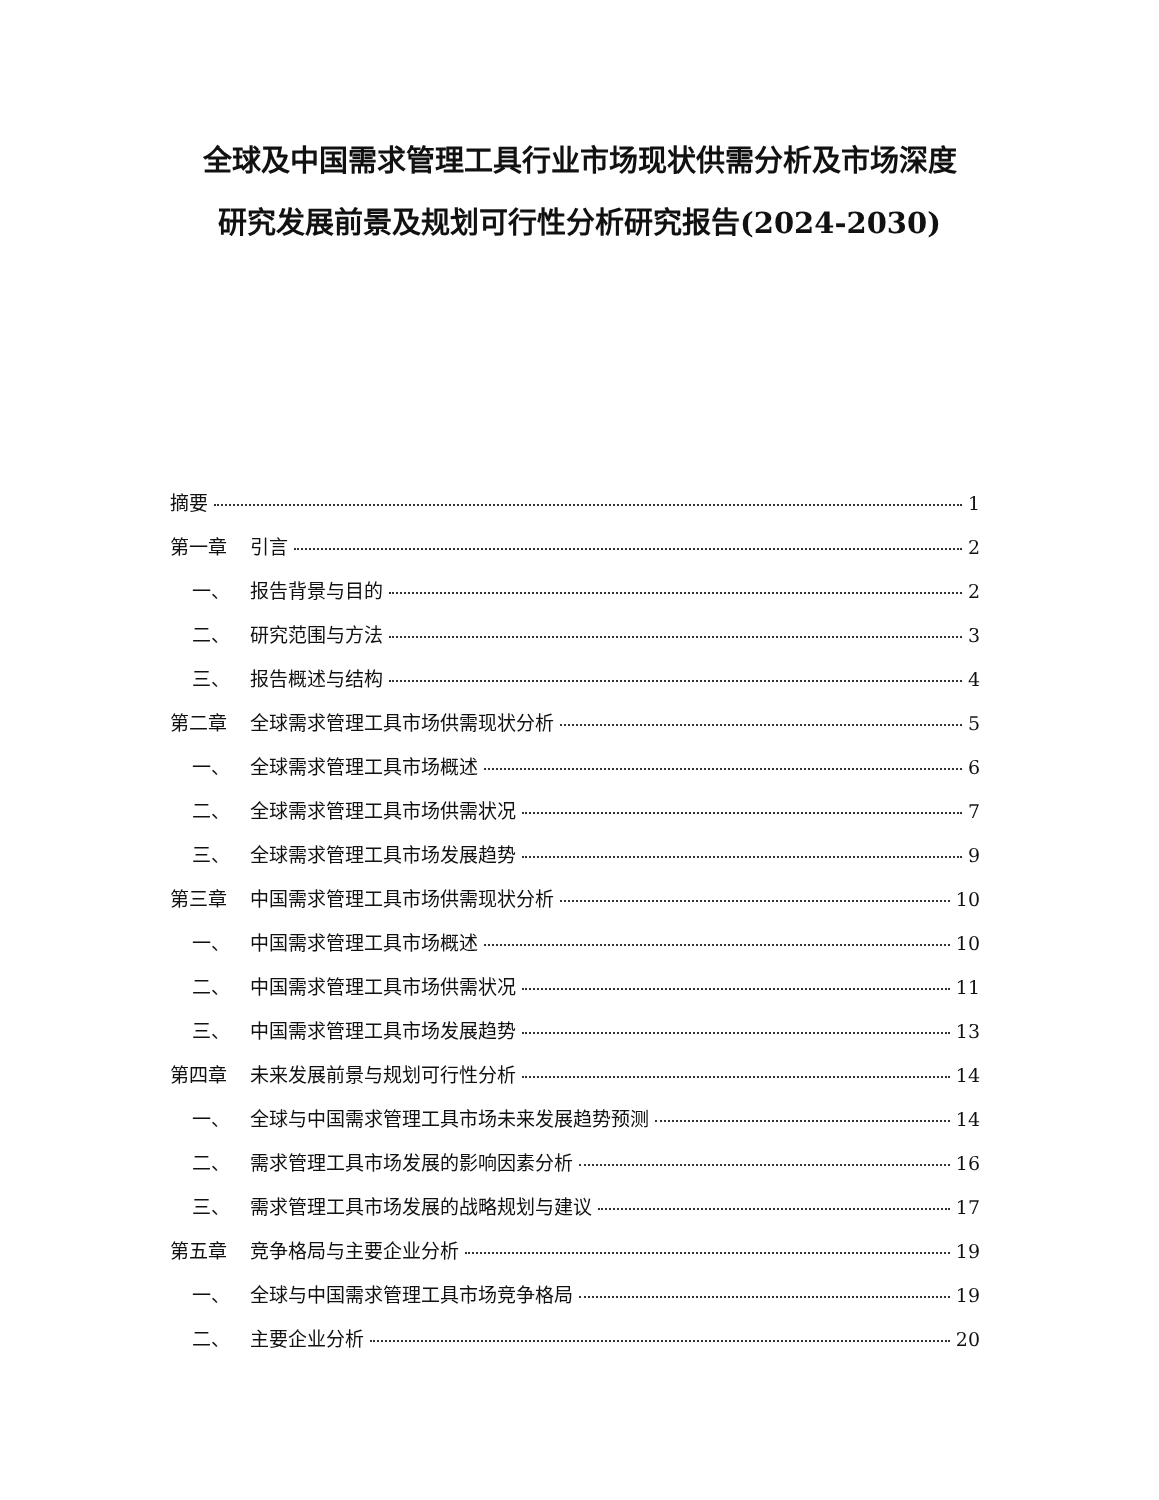全球及中国需求管理工具行业市场现状供需分析及市场深度
研究发展前景及规划可行性分析研究报告(2024-2030)
摘要 1
第一章 引言 2
一、 报告背景与目的 2
二、 研究范围与方法 3
三、 报告概述与结构 4
第二章 全球需求管理工具市场供需现状分析 5
一、 全球需求管理工具市场概述 6
二、 全球需求管理工具市场供需状况 7
三、 全球需求管理工具市场发展趋势 9
第三章 中国需求管理工具市场供需现状分析 10
一、 中国需求管理工具市场概述 10
二、 中国需求管理工具市场供需状况 11
三、 中国需求管理工具市场发展趋势 13
第四章 未来发展前景与规划可行性分析 14
一、 全球与中国需求管理工具市场未来发展趋势预测 14
二、 需求管理工具市场发展的影响因素分析 16
三、 需求管理工具市场发展的战略规划与建议 17
第五章 竞争格局与主要企业分析 19
一、 全球与中国需求管理工具市场竞争格局 19
二、 主要企业分析 20